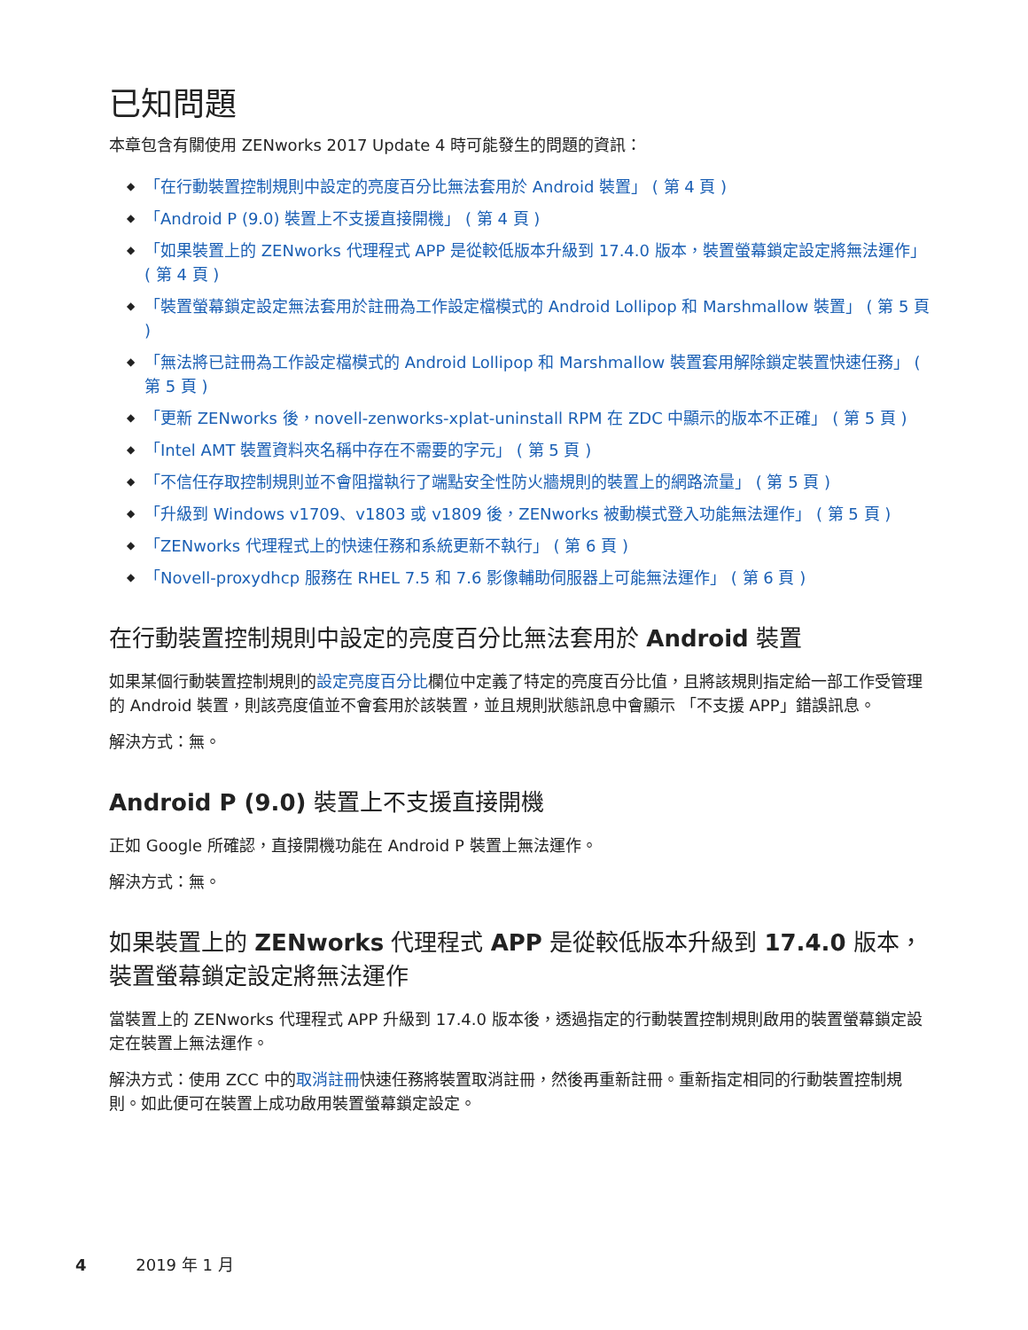已知問題
本章包含有關使用 ZENworks 2017 Update 4 時可能發生的問題的資訊：
◆ 「在行動裝置控制規則中設定的亮度百分比無法套用於 Android 裝置」 ( 第 4 頁 )
◆ 「Android P (9.0) 裝置上不支援直接開機」 ( 第 4 頁 )
◆ 「如果裝置上的 ZENworks 代理程式 APP 是從較低版本升級到 17.4.0 版本，裝置螢幕鎖定設定將無法運作」 ( 第 4 頁 )
◆ 「裝置螢幕鎖定設定無法套用於註冊為工作設定檔模式的 Android Lollipop 和 Marshmallow 裝置」 ( 第 5 頁 )
◆ 「無法將已註冊為工作設定檔模式的 Android Lollipop 和 Marshmallow 裝置套用解除鎖定裝置快速任務」 ( 第 5 頁 )
◆ 「更新 ZENworks 後，novell-zenworks-xplat-uninstall RPM 在 ZDC 中顯示的版本不正確」 ( 第 5 頁 )
◆ 「Intel AMT 裝置資料夾名稱中存在不需要的字元」 ( 第 5 頁 )
◆ 「不信任存取控制規則並不會阻擋執行了端點安全性防火牆規則的裝置上的網路流量」 ( 第 5 頁 )
◆ 「升級到 Windows v1709、v1803 或 v1809 後，ZENworks 被動模式登入功能無法運作」 ( 第 5 頁 )
◆ 「ZENworks 代理程式上的快速任務和系統更新不執行」 ( 第 6 頁 )
◆ 「Novell-proxydhcp 服務在 RHEL 7.5 和 7.6 影像輔助伺服器上可能無法運作」 ( 第 6 頁 )
在行動裝置控制規則中設定的亮度百分比無法套用於 Android 裝置
如果某個行動裝置控制規則的設定亮度百分比欄位中定義了特定的亮度百分比值，且將該規則指定給一部工作受管理的 Android 裝置，則該亮度值並不會套用於該裝置，並且規則狀態訊息中會顯示 「不支援 APP」錯誤訊息。
解決方式：無。
Android P (9.0) 裝置上不支援直接開機
正如 Google 所確認，直接開機功能在 Android P 裝置上無法運作。
解決方式：無。
如果裝置上的 ZENworks 代理程式 APP 是從較低版本升級到 17.4.0 版本，裝置螢幕鎖定設定將無法運作
當裝置上的 ZENworks 代理程式 APP 升級到 17.4.0 版本後，透過指定的行動裝置控制規則啟用的裝置螢幕鎖定設定在裝置上無法運作。
解決方式：使用 ZCC 中的取消註冊快速任務將裝置取消註冊，然後再重新註冊。重新指定相同的行動裝置控制規則。如此便可在裝置上成功啟用裝置螢幕鎖定設定。
4 2019 年 1 月